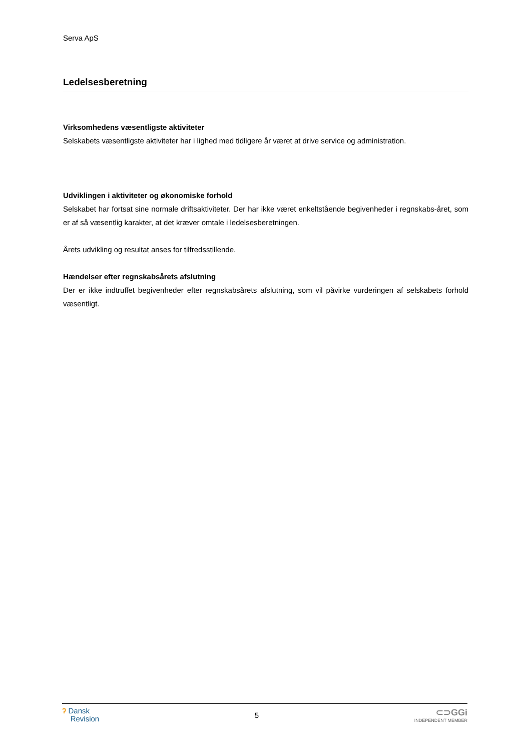Serva ApS
Ledelsesberetning
Virksomhedens væsentligste aktiviteter
Selskabets væsentligste aktiviteter har i lighed med tidligere år været at drive service og administration.
Udviklingen i aktiviteter og økonomiske forhold
Selskabet har fortsat sine normale driftsaktiviteter. Der har ikke været enkeltstående begivenheder i regnskabs-året, som er af så væsentlig karakter, at det kræver omtale i ledelsesberetningen.
Årets udvikling og resultat anses for tilfredsstillende.
Hændelser efter regnskabsårets afslutning
Der er ikke indtruffet begivenheder efter regnskabsårets afslutning, som vil påvirke vurderingen af selskabets forhold væsentligt.
ʔ Dansk
Revision
5
⊂⊃GGi
INDEPENDENT MEMBER